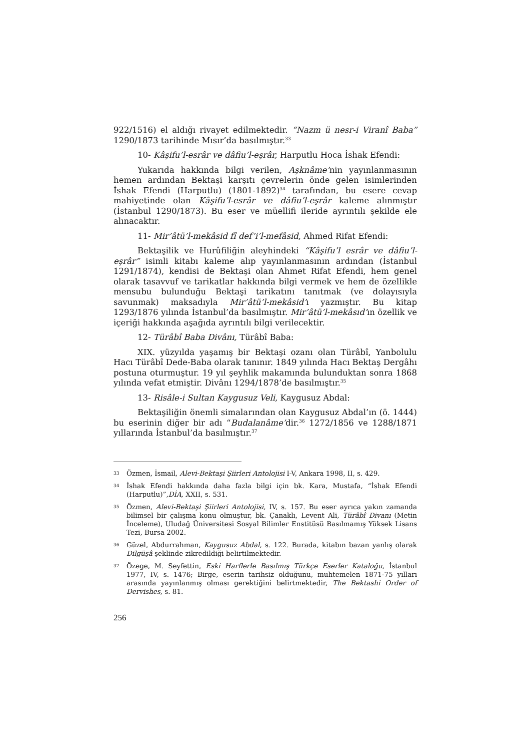922/1516) el aldığı rivayet edilmektedir. “Nazm ü nesr-i Viranî Baba” 1290/1873 tarihinde Mısır’da basılmıştır.<sup>33</sup>
10- Kâşifu’l-esrâr ve dâfiu’l-eşrâr, Harputlu Hoca İshak Efendi:
Yukarıda hakkında bilgi verilen, Aşknâme’nin yayınlanmasının hemen ardından Bektaşi karşıtı çevrelerin önde gelen isimlerinden İshak Efendi (Harputlu) (1801-1892)<sup>34</sup> tarafından, bu esere cevap mahiyetinde olan Kâşifu’l-esrâr ve dâfiu’l-eşrâr kaleme alınmıştır (İstanbul 1290/1873). Bu eser ve müellifi ileride ayrıntılı şekilde ele alınacaktır.
11- Mir’âtü’l-mekâsid fî def’i’l-mefâsid, Ahmed Rifat Efendi:
Bektaşilik ve Hurûfiliğin aleyhindeki “Kâşifu’l esrâr ve dâfiu’l-eşrâr” isimli kitabı kaleme alıp yayınlanmasının ardından (İstanbul 1291/1874), kendisi de Bektaşi olan Ahmet Rifat Efendi, hem genel olarak tasavvuf ve tarikatlar hakkında bilgi vermek ve hem de özellikle mensubu bulunduğu Bektaşi tarikatını tanıtmak (ve dolayısıyla savunmak) maksadıyla Mir’âtü’l-mekâsid’ı yazmıştır. Bu kitap 1293/1876 yılında İstanbul’da basılmıştır. Mir’âtü’l-mekâsıd’ın özellik ve içeriği hakkında aşağıda ayrıntılı bilgi verilecektir.
12- Türâbî Baba Divânı, Türâbî Baba:
XIX. yüzyılda yaşamış bir Bektaşi ozanı olan Türâbî, Yanbolulu Hacı Türâbî Dede-Baba olarak tanınır. 1849 yılında Hacı Bektaş Dergâhı postuna oturmuştur. 19 yıl şeyhlik makamında bulunduktan sonra 1868 yılında vefat etmiştir. Divânı 1294/1878’de basılmıştır.<sup>35</sup>
13- Risâle-i Sultan Kaygusuz Veli, Kaygusuz Abdal:
Bektaşiliğin önemli simalarından olan Kaygusuz Abdal’ın (ö. 1444) bu eserinin diğer bir adı “Budalanâme’dir.<sup>36</sup> 1272/1856 ve 1288/1871 yıllarında İstanbul’da basılmıştır.<sup>37</sup>
33 Özmen, İsmail, Alevi-Bektaşi Şiirleri Antolojisi I-V, Ankara 1998, II, s. 429.
34 İshak Efendi hakkında daha fazla bilgi için bk. Kara, Mustafa, “İshak Efendi (Harputlu)”,DİA, XXII, s. 531.
35 Özmen, Alevi-Bektaşi Şiirleri Antolojisi, IV, s. 157. Bu eser ayrıca yakın zamanda bilimsel bir çalışma konu olmuştur, bk. Çanaklı, Levent Ali, Türâbî Divanı (Metin İnceleme), Uludağ Üniversitesi Sosyal Bilimler Enstitüsü Basılmamış Yüksek Lisans Tezi, Bursa 2002.
36 Güzel, Abdurrahman, Kaygusuz Abdal, s. 122. Burada, kitabın bazan yanlış olarak Dilgüşâ şeklinde zikredildiği belirtilmektedir.
37 Özege, M. Seyfettin, Eski Harflerle Basılmış Türkçe Eserler Kataloğu, İstanbul 1977, IV, s. 1476; Birge, eserin tarihsiz olduğunu, muhtemelen 1871-75 yılları arasında yayınlanmış olması gerektiğini belirtmektedir, The Bektashi Order of Dervishes, s. 81.
256